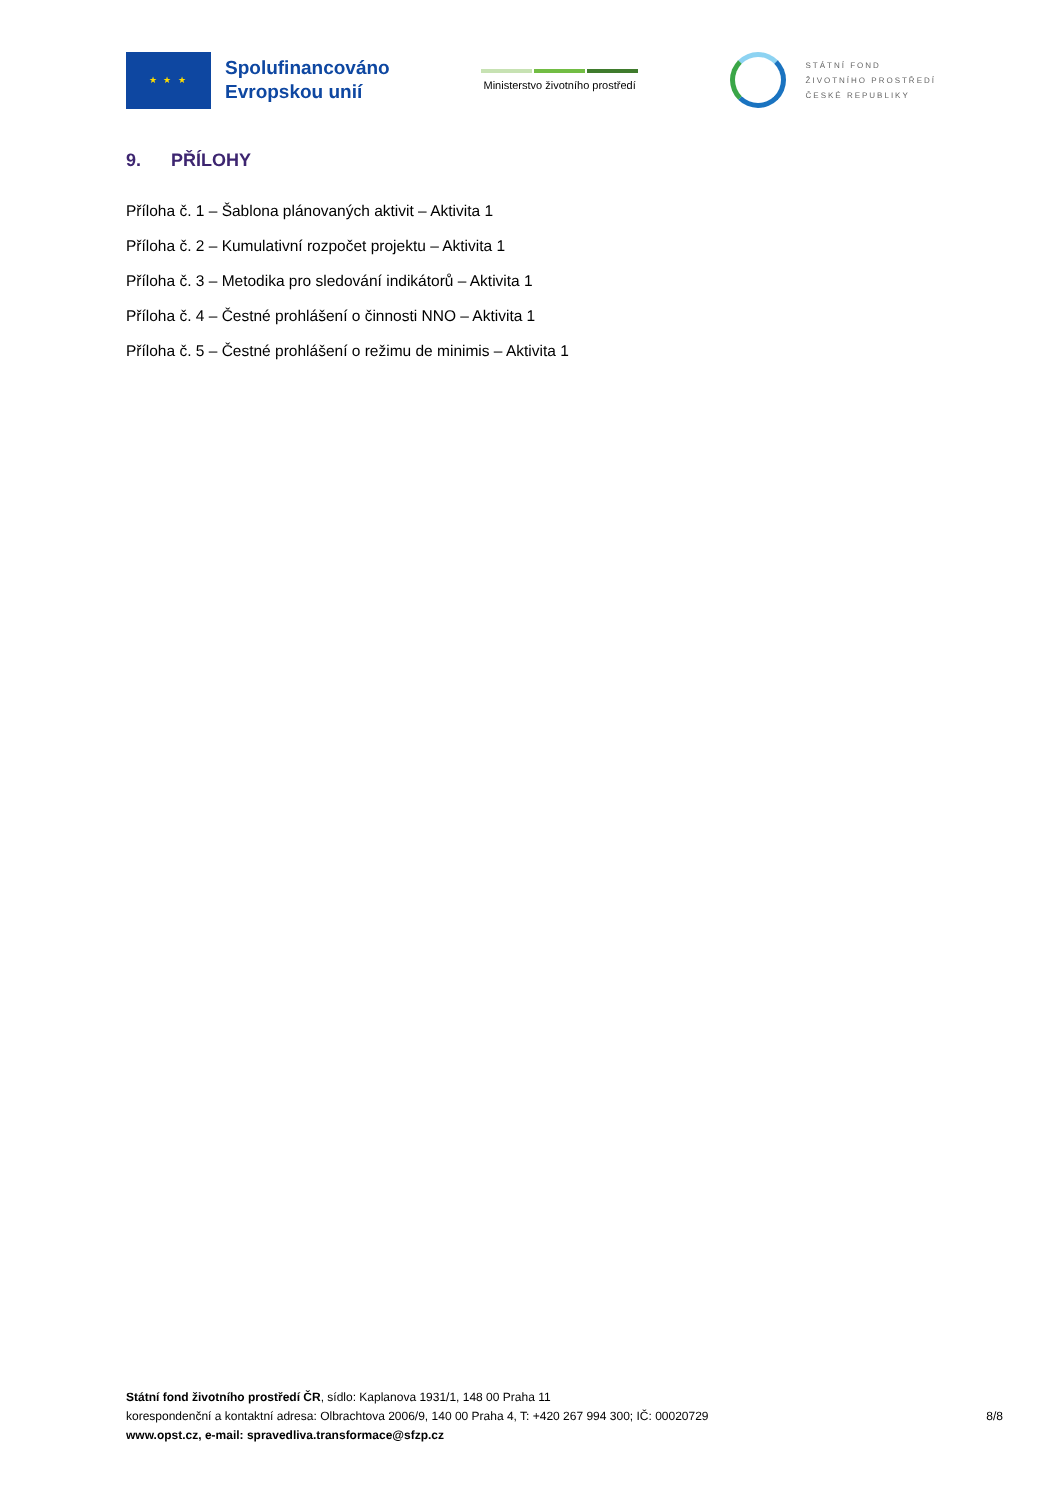★ ★ ★
Spolufinancováno
Evropskou unií
Ministerstvo životního prostředí
STÁTNÍ FOND
ŽIVOTNÍHO PROSTŘEDÍ
ČESKÉ REPUBLIKY
9. PŘÍLOHY
Příloha č. 1 – Šablona plánovaných aktivit – Aktivita 1
Příloha č. 2 – Kumulativní rozpočet projektu – Aktivita 1
Příloha č. 3 – Metodika pro sledování indikátorů – Aktivita 1
Příloha č. 4 – Čestné prohlášení o činnosti NNO – Aktivita 1
Příloha č. 5 – Čestné prohlášení o režimu de minimis – Aktivita 1
Státní fond životního prostředí ČR, sídlo: Kaplanova 1931/1, 148 00 Praha 11
korespondenční a kontaktní adresa: Olbrachtova 2006/9, 140 00 Praha 4, T: +420 267 994 300; IČ: 00020729
www.opst.cz, e-mail: spravedliva.transformace@sfzp.cz
8/8